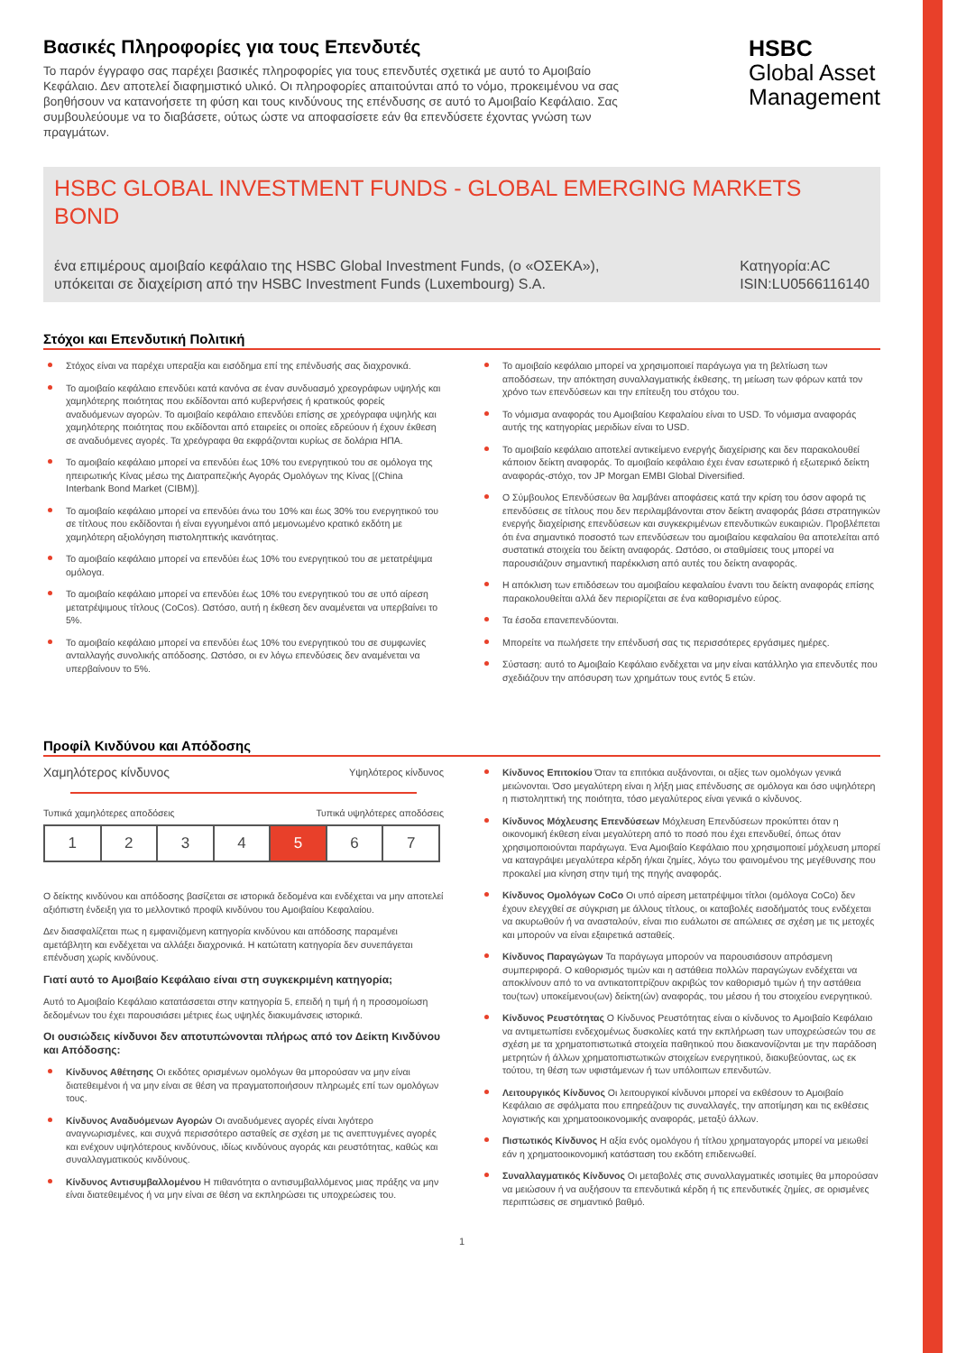Βασικές Πληροφορίες για τους Επενδυτές
Το παρόν έγγραφο σας παρέχει βασικές πληροφορίες για τους επενδυτές σχετικά με αυτό το Αμοιβαίο Κεφάλαιο. Δεν αποτελεί διαφημιστικό υλικό. Οι πληροφορίες απαιτούνται από το νόμο, προκειμένου να σας βοηθήσουν να κατανοήσετε τη φύση και τους κινδύνους της επένδυσης σε αυτό το Αμοιβαίο Κεφάλαιο. Σας συμβουλεύουμε να το διαβάσετε, ούτως ώστε να αποφασίσετε εάν θα επενδύσετε έχοντας γνώση των πραγμάτων.
HSBC
Global Asset
Management
HSBC GLOBAL INVESTMENT FUNDS - GLOBAL EMERGING MARKETS BOND
ένα επιμέρους αμοιβαίο κεφάλαιο της HSBC Global Investment Funds, (ο «ΟΣΕΚΑ»),
υπόκειται σε διαχείριση από την HSBC Investment Funds (Luxembourg) S.A.
Κατηγορία:AC
ISIN:LU0566116140
Στόχοι και Επενδυτική Πολιτική
Στόχος είναι να παρέχει υπεραξία και εισόδημα επί της επένδυσής σας διαχρονικά.
Το αμοιβαίο κεφάλαιο επενδύει κατά κανόνα σε έναν συνδυασμό χρεογράφων υψηλής και χαμηλότερης ποιότητας που εκδίδονται από κυβερνήσεις ή κρατικούς φορείς αναδυόμενων αγορών. Το αμοιβαίο κεφάλαιο επενδύει επίσης σε χρεόγραφα υψηλής και χαμηλότερης ποιότητας που εκδίδονται από εταιρείες οι οποίες εδρεύουν ή έχουν έκθεση σε αναδυόμενες αγορές. Τα χρεόγραφα θα εκφράζονται κυρίως σε δολάρια ΗΠΑ.
Το αμοιβαίο κεφάλαιο μπορεί να επενδύει έως 10% του ενεργητικού του σε ομόλογα της ηπειρωτικής Κίνας μέσω της Διατραπεζικής Αγοράς Ομολόγων της Κίνας [(China Interbank Bond Market (CIBM)].
Το αμοιβαίο κεφάλαιο μπορεί να επενδύει άνω του 10% και έως 30% του ενεργητικού του σε τίτλους που εκδίδονται ή είναι εγγυημένοι από μεμονωμένο κρατικό εκδότη με χαμηλότερη αξιολόγηση πιστοληπτικής ικανότητας.
Το αμοιβαίο κεφάλαιο μπορεί να επενδύει έως 10% του ενεργητικού του σε μετατρέψιμα ομόλογα.
Το αμοιβαίο κεφάλαιο μπορεί να επενδύει έως 10% του ενεργητικού του σε υπό αίρεση μετατρέψιμους τίτλους (CoCos). Ωστόσο, αυτή η έκθεση δεν αναμένεται να υπερβαίνει το 5%.
Το αμοιβαίο κεφάλαιο μπορεί να επενδύει έως 10% του ενεργητικού του σε συμφωνίες ανταλλαγής συνολικής απόδοσης. Ωστόσο, οι εν λόγω επενδύσεις δεν αναμένεται να υπερβαίνουν το 5%.
Το αμοιβαίο κεφάλαιο μπορεί να χρησιμοποιεί παράγωγα για τη βελτίωση των αποδόσεων, την απόκτηση συναλλαγματικής έκθεσης, τη μείωση των φόρων κατά τον χρόνο των επενδύσεων και την επίτευξη του στόχου του.
Το νόμισμα αναφοράς του Αμοιβαίου Κεφαλαίου είναι το USD. Το νόμισμα αναφοράς αυτής της κατηγορίας μεριδίων είναι το USD.
Το αμοιβαίο κεφάλαιο αποτελεί αντικείμενο ενεργής διαχείρισης και δεν παρακολουθεί κάποιον δείκτη αναφοράς. Το αμοιβαίο κεφάλαιο έχει έναν εσωτερικό ή εξωτερικό δείκτη αναφοράς-στόχο, τον JP Morgan EMBI Global Diversified.
Ο Σύμβουλος Επενδύσεων θα λαμβάνει αποφάσεις κατά την κρίση του όσον αφορά τις επενδύσεις σε τίτλους που δεν περιλαμβάνονται στον δείκτη αναφοράς βάσει στρατηγικών ενεργής διαχείρισης επενδύσεων και συγκεκριμένων επενδυτικών ευκαιριών. Προβλέπεται ότι ένα σημαντικό ποσοστό των επενδύσεων του αμοιβαίου κεφαλαίου θα αποτελείται από συστατικά στοιχεία του δείκτη αναφοράς. Ωστόσο, οι σταθμίσεις τους μπορεί να παρουσιάζουν σημαντική παρέκκλιση από αυτές του δείκτη αναφοράς.
Η απόκλιση των επιδόσεων του αμοιβαίου κεφαλαίου έναντι του δείκτη αναφοράς επίσης παρακολουθείται αλλά δεν περιορίζεται σε ένα καθορισμένο εύρος.
Τα έσοδα επανεπενδύονται.
Μπορείτε να πωλήσετε την επένδυσή σας τις περισσότερες εργάσιμες ημέρες.
Σύσταση: αυτό το Αμοιβαίο Κεφάλαιο ενδέχεται να μην είναι κατάλληλο για επενδυτές που σχεδιάζουν την απόσυρση των χρημάτων τους εντός 5 ετών.
Προφίλ Κινδύνου και Απόδοσης
Χαμηλότερος κίνδυνος Υψηλότερος κίνδυνος
Τυπικά χαμηλότερες αποδόσεις Τυπικά υψηλότερες αποδόσεις
| 1 | 2 | 3 | 4 | 5 | 6 | 7 |
Ο δείκτης κινδύνου και απόδοσης βασίζεται σε ιστορικά δεδομένα και ενδέχεται να μην αποτελεί αξιόπιστη ένδειξη για το μελλοντικό προφίλ κινδύνου του Αμοιβαίου Κεφαλαίου.
Δεν διασφαλίζεται πως η εμφανιζόμενη κατηγορία κινδύνου και απόδοσης παραμένει αμετάβλητη και ενδέχεται να αλλάξει διαχρονικά. Η κατώτατη κατηγορία δεν συνεπάγεται επένδυση χωρίς κινδύνους.
Γιατί αυτό το Αμοιβαίο Κεφάλαιο είναι στη συγκεκριμένη κατηγορία;
Αυτό το Αμοιβαίο Κεφάλαιο κατατάσσεται στην κατηγορία 5, επειδή η τιμή ή η προσομοίωση δεδομένων του έχει παρουσιάσει μέτριες έως υψηλές διακυμάνσεις ιστορικά.
Οι ουσιώδεις κίνδυνοι δεν αποτυπώνονται πλήρως από τον Δείκτη Κινδύνου και Απόδοσης:
Κίνδυνος Αθέτησης Οι εκδότες ορισμένων ομολόγων θα μπορούσαν να μην είναι διατεθειμένοι ή να μην είναι σε θέση να πραγματοποιήσουν πληρωμές επί των ομολόγων τους.
Κίνδυνος Αναδυόμενων Αγορών Οι αναδυόμενες αγορές είναι λιγότερο αναγνωρισμένες, και συχνά περισσότερο ασταθείς σε σχέση με τις ανεπτυγμένες αγορές και ενέχουν υψηλότερους κινδύνους, ιδίως κινδύνους αγοράς και ρευστότητας, καθώς και συναλλαγματικούς κινδύνους.
Κίνδυνος Αντισυμβαλλομένου Η πιθανότητα ο αντισυμβαλλόμενος μιας πράξης να μην είναι διατεθειμένος ή να μην είναι σε θέση να εκπληρώσει τις υποχρεώσεις του.
Κίνδυνος Επιτοκίου Όταν τα επιτόκια αυξάνονται, οι αξίες των ομολόγων γενικά μειώνονται. Όσο μεγαλύτερη είναι η λήξη μιας επένδυσης σε ομόλογα και όσο υψηλότερη η πιστοληπτική της ποιότητα, τόσο μεγαλύτερος είναι γενικά ο κίνδυνος.
Κίνδυνος Μόχλευσης Επενδύσεων Μόχλευση Επενδύσεων προκύπτει όταν η οικονομική έκθεση είναι μεγαλύτερη από το ποσό που έχει επενδυθεί, όπως όταν χρησιμοποιούνται παράγωγα. Ένα Αμοιβαίο Κεφάλαιο που χρησιμοποιεί μόχλευση μπορεί να καταγράψει μεγαλύτερα κέρδη ή/και ζημίες, λόγω του φαινομένου της μεγέθυνσης που προκαλεί μια κίνηση στην τιμή της πηγής αναφοράς.
Κίνδυνος Ομολόγων CoCo Οι υπό αίρεση μετατρέψιμοι τίτλοι (ομόλογα CoCo) δεν έχουν ελεγχθεί σε σύγκριση με άλλους τίτλους, οι καταβολές εισοδήματός τους ενδέχεται να ακυρωθούν ή να ανασταλούν, είναι πιο ευάλωτοι σε απώλειες σε σχέση με τις μετοχές και μπορούν να είναι εξαιρετικά ασταθείς.
Κίνδυνος Παραγώγων Τα παράγωγα μπορούν να παρουσιάσουν απρόσμενη συμπεριφορά. Ο καθορισμός τιμών και η αστάθεια πολλών παραγώγων ενδέχεται να αποκλίνουν από το να αντικατοπτρίζουν ακριβώς τον καθορισμό τιμών ή την αστάθεια του(των) υποκείμενου(ων) δείκτη(ών) αναφοράς, του μέσου ή του στοιχείου ενεργητικού.
Κίνδυνος Ρευστότητας Ο Κίνδυνος Ρευστότητας είναι ο κίνδυνος το Αμοιβαίο Κεφάλαιο να αντιμετωπίσει ενδεχομένως δυσκολίες κατά την εκπλήρωση των υποχρεώσεών του σε σχέση με τα χρηματοπιστωτικά στοιχεία παθητικού που διακανονίζονται με την παράδοση μετρητών ή άλλων χρηματοπιστωτικών στοιχείων ενεργητικού, διακυβεύοντας, ως εκ τούτου, τη θέση των υφιστάμενων ή των υπόλοιπων επενδυτών.
Λειτουργικός Κίνδυνος Οι λειτουργικοί κίνδυνοι μπορεί να εκθέσουν το Αμοιβαίο Κεφάλαιο σε σφάλματα που επηρεάζουν τις συναλλαγές, την αποτίμηση και τις εκθέσεις λογιστικής και χρηματοοικονομικής αναφοράς, μεταξύ άλλων.
Πιστωτικός Κίνδυνος Η αξία ενός ομολόγου ή τίτλου χρηματαγοράς μπορεί να μειωθεί εάν η χρηματοοικονομική κατάσταση του εκδότη επιδεινωθεί.
Συναλλαγματικός Κίνδυνος Οι μεταβολές στις συναλλαγματικές ισοτιμίες θα μπορούσαν να μειώσουν ή να αυξήσουν τα επενδυτικά κέρδη ή τις επενδυτικές ζημίες, σε ορισμένες περιπτώσεις σε σημαντικό βαθμό.
1